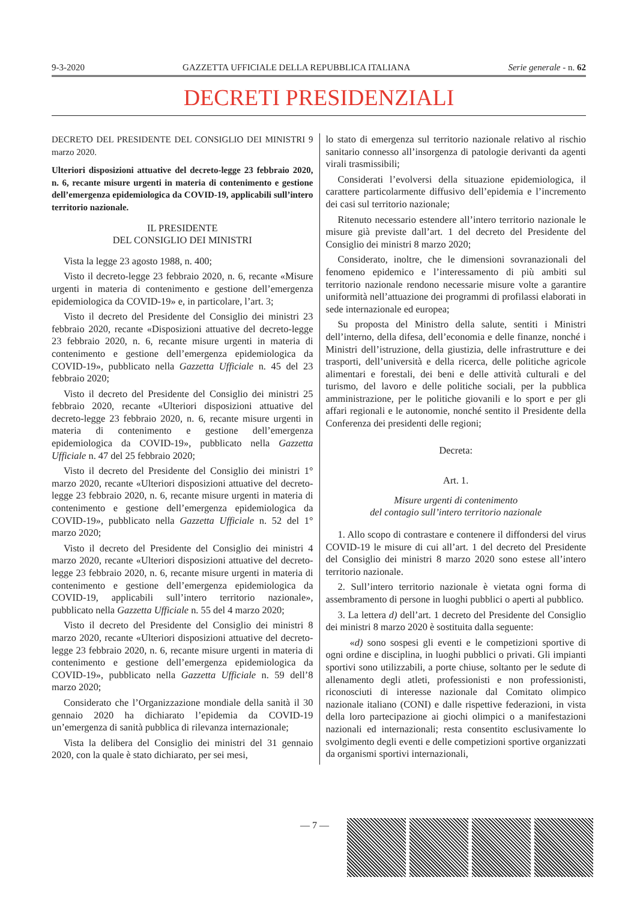9-3-2020 GAZZETTA UFFICIALE DELLA REPUBBLICA ITALIANA Serie generale - n. 62
DECRETI PRESIDENZIALI
DECRETO DEL PRESIDENTE DEL CONSIGLIO DEI MINISTRI 9 marzo 2020.
Ulteriori disposizioni attuative del decreto-legge 23 febbraio 2020, n. 6, recante misure urgenti in materia di contenimento e gestione dell’emergenza epidemiologica da COVID-19, applicabili sull’intero territorio nazionale.
IL PRESIDENTE
DEL CONSIGLIO DEI MINISTRI
Vista la legge 23 agosto 1988, n. 400;
Visto il decreto-legge 23 febbraio 2020, n. 6, recante «Misure urgenti in materia di contenimento e gestione dell’emergenza epidemiologica da COVID-19» e, in particolare, l’art. 3;
Visto il decreto del Presidente del Consiglio dei ministri 23 febbraio 2020, recante «Disposizioni attuative del decreto-legge 23 febbraio 2020, n. 6, recante misure urgenti in materia di contenimento e gestione dell’emergenza epidemiologica da COVID-19», pubblicato nella Gazzetta Ufficiale n. 45 del 23 febbraio 2020;
Visto il decreto del Presidente del Consiglio dei ministri 25 febbraio 2020, recante «Ulteriori disposizioni attuative del decreto-legge 23 febbraio 2020, n. 6, recante misure urgenti in materia di contenimento e gestione dell’emergenza epidemiologica da COVID-19», pubblicato nella Gazzetta Ufficiale n. 47 del 25 febbraio 2020;
Visto il decreto del Presidente del Consiglio dei ministri 1° marzo 2020, recante «Ulteriori disposizioni attuative del decreto-legge 23 febbraio 2020, n. 6, recante misure urgenti in materia di contenimento e gestione dell’emergenza epidemiologica da COVID-19», pubblicato nella Gazzetta Ufficiale n. 52 del 1° marzo 2020;
Visto il decreto del Presidente del Consiglio dei ministri 4 marzo 2020, recante «Ulteriori disposizioni attuative del decreto-legge 23 febbraio 2020, n. 6, recante misure urgenti in materia di contenimento e gestione dell’emergenza epidemiologica da COVID-19, applicabili sull’intero territorio nazionale», pubblicato nella Gazzetta Ufficiale n. 55 del 4 marzo 2020;
Visto il decreto del Presidente del Consiglio dei ministri 8 marzo 2020, recante «Ulteriori disposizioni attuative del decreto-legge 23 febbraio 2020, n. 6, recante misure urgenti in materia di contenimento e gestione dell’emergenza epidemiologica da COVID-19», pubblicato nella Gazzetta Ufficiale n. 59 dell’8 marzo 2020;
Considerato che l’Organizzazione mondiale della sanità il 30 gennaio 2020 ha dichiarato l’epidemia da COVID-19 un’emergenza di sanità pubblica di rilevanza internazionale;
Vista la delibera del Consiglio dei ministri del 31 gennaio 2020, con la quale è stato dichiarato, per sei mesi,
lo stato di emergenza sul territorio nazionale relativo al rischio sanitario connesso all’insorgenza di patologie derivanti da agenti virali trasmissibili;
Considerati l’evolversi della situazione epidemiologica, il carattere particolarmente diffusivo dell’epidemia e l’incremento dei casi sul territorio nazionale;
Ritenuto necessario estendere all’intero territorio nazionale le misure già previste dall’art. 1 del decreto del Presidente del Consiglio dei ministri 8 marzo 2020;
Considerato, inoltre, che le dimensioni sovranazionali del fenomeno epidemico e l’interessamento di più ambiti sul territorio nazionale rendono necessarie misure volte a garantire uniformità nell’attuazione dei programmi di profilassi elaborati in sede internazionale ed europea;
Su proposta del Ministro della salute, sentiti i Ministri dell’interno, della difesa, dell’economia e delle finanze, nonché i Ministri dell’istruzione, della giustizia, delle infrastrutture e dei trasporti, dell’università e della ricerca, delle politiche agricole alimentari e forestali, dei beni e delle attività culturali e del turismo, del lavoro e delle politiche sociali, per la pubblica amministrazione, per le politiche giovanili e lo sport e per gli affari regionali e le autonomie, nonché sentito il Presidente della Conferenza dei presidenti delle regioni;
Decreta:
Art. 1.
Misure urgenti di contenimento
del contagio sull’intero territorio nazionale
1. Allo scopo di contrastare e contenere il diffondersi del virus COVID-19 le misure di cui all’art. 1 del decreto del Presidente del Consiglio dei ministri 8 marzo 2020 sono estese all’intero territorio nazionale.
2. Sull’intero territorio nazionale è vietata ogni forma di assembramento di persone in luoghi pubblici o aperti al pubblico.
3. La lettera d) dell’art. 1 decreto del Presidente del Consiglio dei ministri 8 marzo 2020 è sostituita dalla seguente:
«d) sono sospesi gli eventi e le competizioni sportive di ogni ordine e disciplina, in luoghi pubblici o privati. Gli impianti sportivi sono utilizzabili, a porte chiuse, soltanto per le sedute di allenamento degli atleti, professionisti e non professionisti, riconosciuti di interesse nazionale dal Comitato olimpico nazionale italiano (CONI) e dalle rispettive federazioni, in vista della loro partecipazione ai giochi olimpici o a manifestazioni nazionali ed internazionali; resta consentito esclusivamente lo svolgimento degli eventi e delle competizioni sportive organizzati da organismi sportivi internazionali,
— 7 —